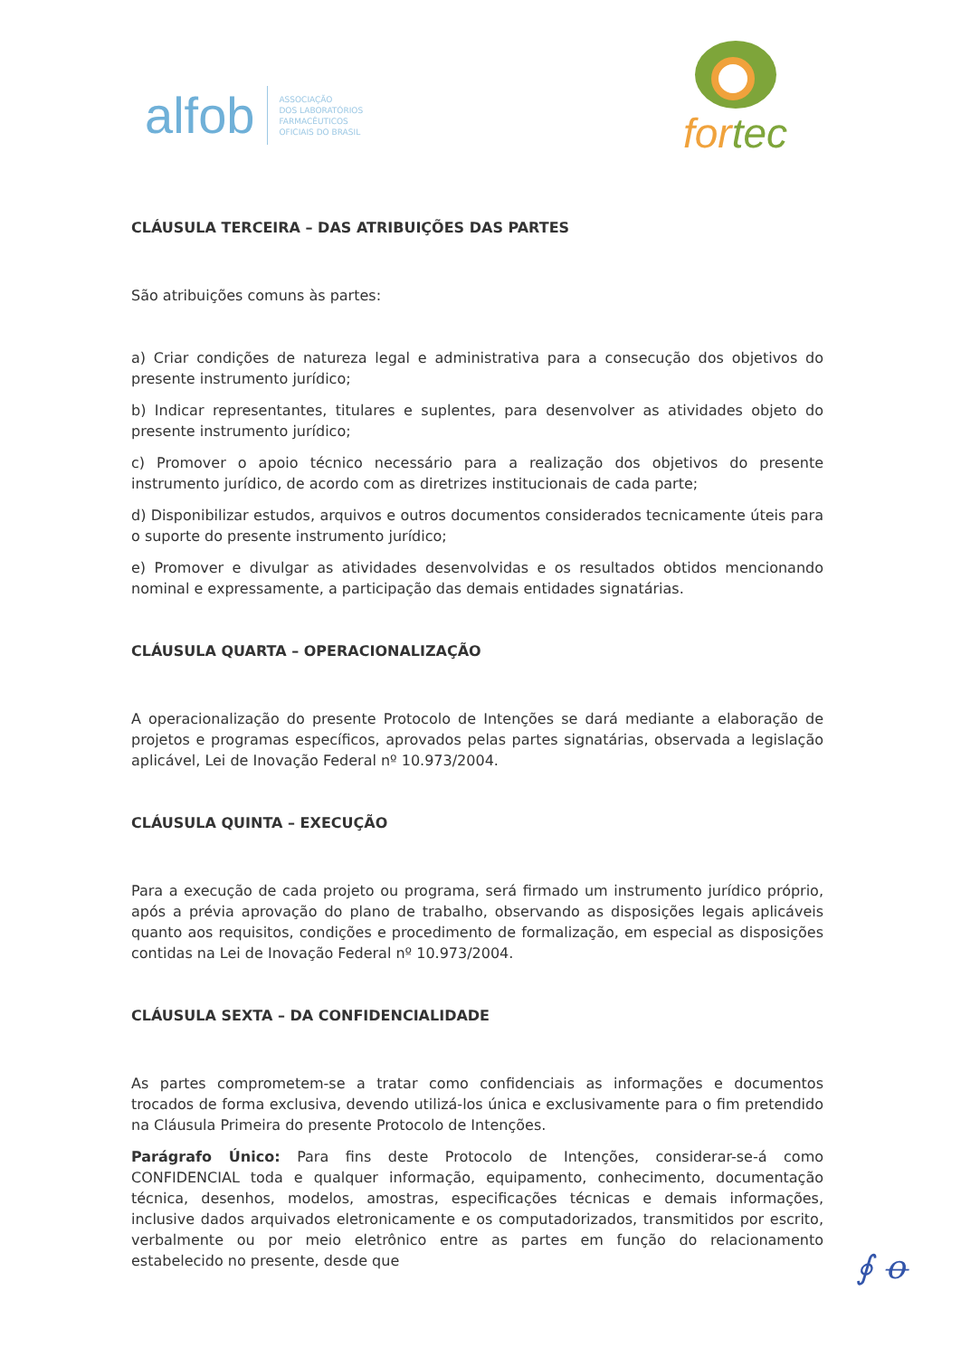alfob ASSOCIAÇÃO
DOS LABORATÓRIOS
FARMACÊUTICOS
OFICIAIS DO BRASIL
for tec
CLÁUSULA TERCEIRA – DAS ATRIBUIÇÕES DAS PARTES
São atribuições comuns às partes:
a) Criar condições de natureza legal e administrativa para a consecução dos objetivos do presente instrumento jurídico;
b) Indicar representantes, titulares e suplentes, para desenvolver as atividades objeto do presente instrumento jurídico;
c) Promover o apoio técnico necessário para a realização dos objetivos do presente instrumento jurídico, de acordo com as diretrizes institucionais de cada parte;
d) Disponibilizar estudos, arquivos e outros documentos considerados tecnicamente úteis para o suporte do presente instrumento jurídico;
e) Promover e divulgar as atividades desenvolvidas e os resultados obtidos mencionando nominal e expressamente, a participação das demais entidades signatárias.
CLÁUSULA QUARTA – OPERACIONALIZAÇÃO
A operacionalização do presente Protocolo de Intenções se dará mediante a elaboração de projetos e programas específicos, aprovados pelas partes signatárias, observada a legislação aplicável, Lei de Inovação Federal nº 10.973/2004.
CLÁUSULA QUINTA – EXECUÇÃO
Para a execução de cada projeto ou programa, será firmado um instrumento jurídico próprio, após a prévia aprovação do plano de trabalho, observando as disposições legais aplicáveis quanto aos requisitos, condições e procedimento de formalização, em especial as disposições contidas na Lei de Inovação Federal nº 10.973/2004.
CLÁUSULA SEXTA – DA CONFIDENCIALIDADE
As partes comprometem-se a tratar como confidenciais as informações e documentos trocados de forma exclusiva, devendo utilizá-los única e exclusivamente para o fim pretendido na Cláusula Primeira do presente Protocolo de Intenções.
Parágrafo Único: Para fins deste Protocolo de Intenções, considerar-se-á como CONFIDENCIAL toda e qualquer informação, equipamento, conhecimento, documentação técnica, desenhos, modelos, amostras, especificações técnicas e demais informações, inclusive dados arquivados eletronicamente e os computadorizados, transmitidos por escrito, verbalmente ou por meio eletrônico entre as partes em função do relacionamento estabelecido no presente, desde que
∮ ꝋ